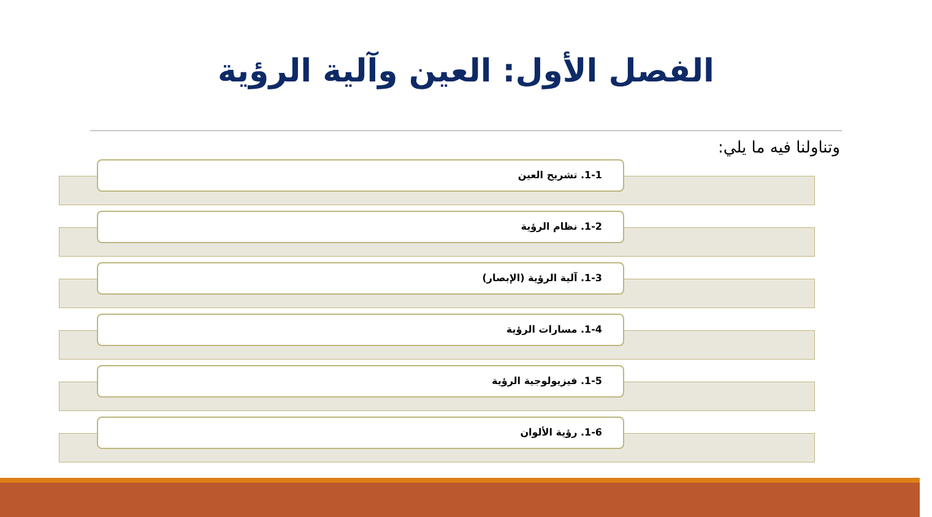الفصل الأول: العين وآلية الرؤية
وتناولنا فيه ما يلي:
1-1. تشريح العين
1-2. نظام الرؤية
1-3. آلية الرؤية (الإبصار)
1-4. مسارات الرؤية
1-5. فيزيولوجية الرؤية
1-6. رؤية الألوان